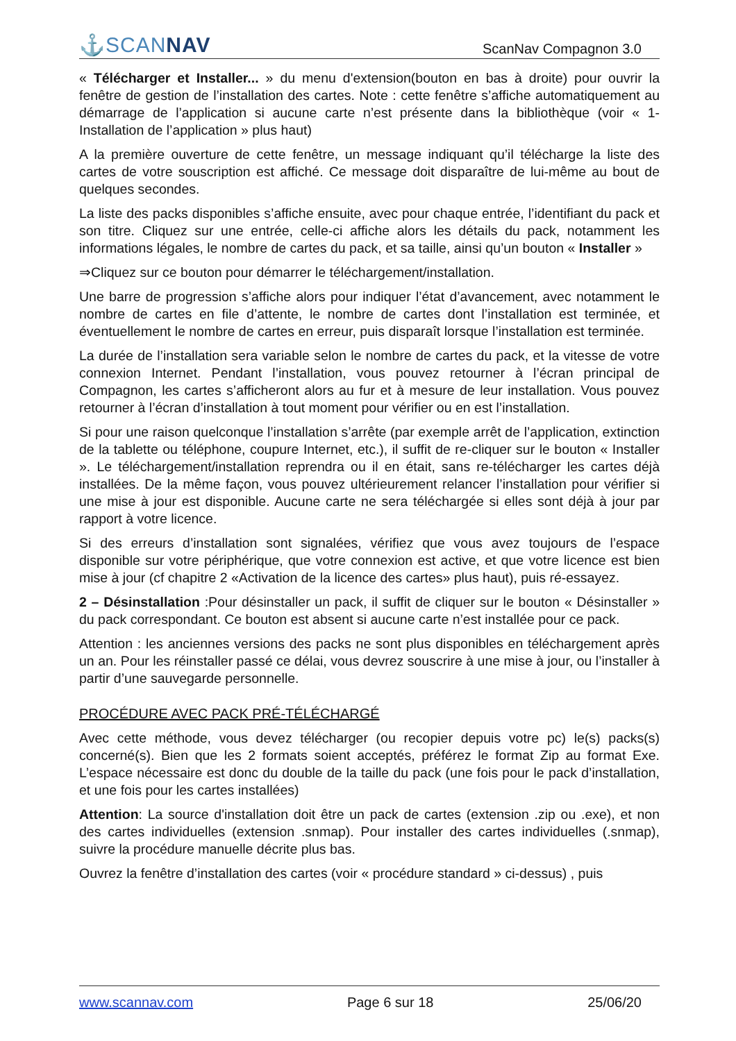⚓SCANNAV
ScanNav Compagnon 3.0
« Télécharger et Installer... » du menu d'extension(bouton en bas à droite) pour ouvrir la fenêtre de gestion de l’installation des cartes. Note : cette fenêtre s’affiche automatiquement au démarrage de l’application si aucune carte n’est présente dans la bibliothèque (voir « 1-Installation de l’application » plus haut)
A la première ouverture de cette fenêtre, un message indiquant qu’il télécharge la liste des cartes de votre souscription est affiché. Ce message doit disparaître de lui-même au bout de quelques secondes.
La liste des packs disponibles s’affiche ensuite, avec pour chaque entrée, l’identifiant du pack et son titre. Cliquez sur une entrée, celle-ci affiche alors les détails du pack, notamment les informations légales, le nombre de cartes du pack, et sa taille, ainsi qu’un bouton « Installer »
⇒Cliquez sur ce bouton pour démarrer le téléchargement/installation.
Une barre de progression s’affiche alors pour indiquer l’état d’avancement, avec notamment le nombre de cartes en file d’attente, le nombre de cartes dont l’installation est terminée, et éventuellement le nombre de cartes en erreur, puis disparaît lorsque l’installation est terminée.
La durée de l’installation sera variable selon le nombre de cartes du pack, et la vitesse de votre connexion Internet. Pendant l’installation, vous pouvez retourner à l’écran principal de Compagnon, les cartes s’afficheront alors au fur et à mesure de leur installation. Vous pouvez retourner à l’écran d’installation à tout moment pour vérifier ou en est l’installation.
Si pour une raison quelconque l’installation s’arrête (par exemple arrêt de l’application, extinction de la tablette ou téléphone, coupure Internet, etc.), il suffit de re-cliquer sur le bouton « Installer ». Le téléchargement/installation reprendra ou il en était, sans re-télécharger les cartes déjà installées. De la même façon, vous pouvez ultérieurement relancer l’installation pour vérifier si une mise à jour est disponible. Aucune carte ne sera téléchargée si elles sont déjà à jour par rapport à votre licence.
Si des erreurs d’installation sont signalées, vérifiez que vous avez toujours de l’espace disponible sur votre périphérique, que votre connexion est active, et que votre licence est bien mise à jour (cf chapitre 2 «Activation de la licence des cartes» plus haut), puis ré-essayez.
2 – Désinstallation :Pour désinstaller un pack, il suffit de cliquer sur le bouton « Désinstaller » du pack correspondant. Ce bouton est absent si aucune carte n’est installée pour ce pack.
Attention : les anciennes versions des packs ne sont plus disponibles en téléchargement après un an. Pour les réinstaller passé ce délai, vous devrez souscrire à une mise à jour, ou l’installer à partir d’une sauvegarde personnelle.
PROCÉDURE AVEC PACK PRÉ-TÉLÉCHARGÉ
Avec cette méthode, vous devez télécharger (ou recopier depuis votre pc) le(s) packs(s) concerné(s). Bien que les 2 formats soient acceptés, préférez le format Zip au format Exe. L’espace nécessaire est donc du double de la taille du pack (une fois pour le pack d’installation, et une fois pour les cartes installées)
Attention: La source d'installation doit être un pack de cartes (extension .zip ou .exe), et non des cartes individuelles (extension .snmap). Pour installer des cartes individuelles (.snmap), suivre la procédure manuelle décrite plus bas.
Ouvrez la fenêtre d’installation des cartes (voir « procédure standard » ci-dessus) , puis
www.scannav.com Page 6 sur 18 25/06/20